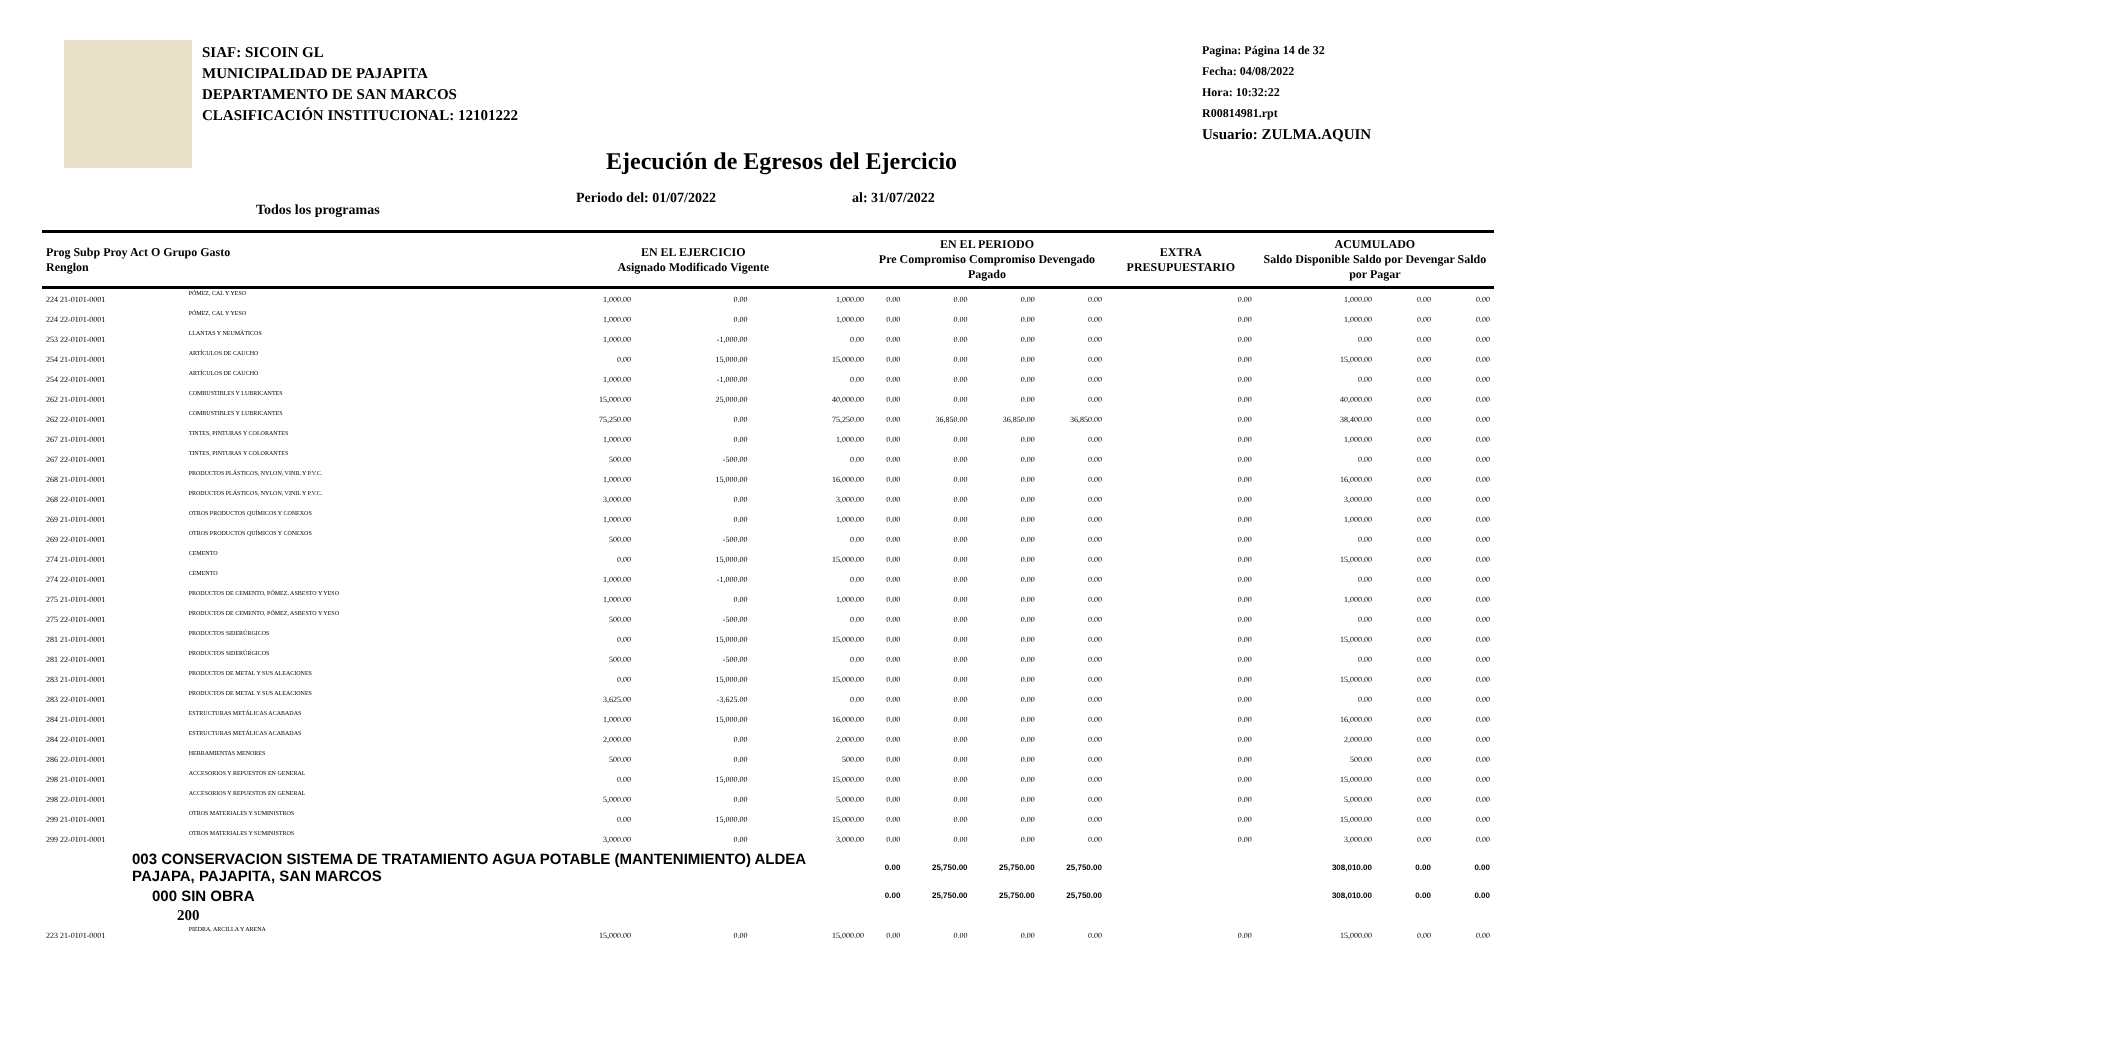SIAF: SICOIN GL
MUNICIPALIDAD DE PAJAPITA
DEPARTAMENTO DE SAN MARCOS
CLASIFICACIÓN INSTITUCIONAL: 12101222
Pagina: Página 14 de 32
Fecha: 04/08/2022
Hora: 10:32:22
R00814981.rpt
Usuario: ZULMA.AQUIN
Ejecución de Egresos del Ejercicio
Todos los programas Periodo del: 01/07/2022 al: 31/07/2022
| Prog Subp Proy Act O Grupo Gasto Renglon | | EN EL EJERCICIO Asignado Modificado Vigente | | | EN EL PERIODO Pre Compromiso Compromiso Devengado Pagado | | | | EXTRA PRESUPUESTARIO | ACUMULADO Saldo Disponible Saldo por Devengar Saldo por Pagar | | |
| --- | --- | --- | --- | --- | --- | --- | --- | --- | --- | --- | --- | --- |
| 224 21-0101-0001 | PÓMEZ, CAL Y YESO | 1,000.00 | 0.00 | 1,000.00 | 0.00 | 0.00 | 0.00 | 0.00 | 0.00 | 1,000.00 | 0.00 | 0.00 |
| 224 22-0101-0001 | PÓMEZ, CAL Y YESO | 1,000.00 | 0.00 | 1,000.00 | 0.00 | 0.00 | 0.00 | 0.00 | 0.00 | 1,000.00 | 0.00 | 0.00 |
| 253 22-0101-0001 | LLANTAS Y NEUMÁTICOS | 1,000.00 | -1,000.00 | 0.00 | 0.00 | 0.00 | 0.00 | 0.00 | 0.00 | 0.00 | 0.00 | 0.00 |
| 254 21-0101-0001 | ARTÍCULOS DE CAUCHO | 0.00 | 15,000.00 | 15,000.00 | 0.00 | 0.00 | 0.00 | 0.00 | 0.00 | 15,000.00 | 0.00 | 0.00 |
| 254 22-0101-0001 | ARTÍCULOS DE CAUCHO | 1,000.00 | -1,000.00 | 0.00 | 0.00 | 0.00 | 0.00 | 0.00 | 0.00 | 0.00 | 0.00 | 0.00 |
| 262 21-0101-0001 | COMBUSTIBLES Y LUBRICANTES | 15,000.00 | 25,000.00 | 40,000.00 | 0.00 | 0.00 | 0.00 | 0.00 | 0.00 | 40,000.00 | 0.00 | 0.00 |
| 262 22-0101-0001 | COMBUSTIBLES Y LUBRICANTES | 75,250.00 | 0.00 | 75,250.00 | 0.00 | 36,850.00 | 36,850.00 | 36,850.00 | 0.00 | 38,400.00 | 0.00 | 0.00 |
| 267 21-0101-0001 | TINTES, PINTURAS Y COLORANTES | 1,000.00 | 0.00 | 1,000.00 | 0.00 | 0.00 | 0.00 | 0.00 | 0.00 | 1,000.00 | 0.00 | 0.00 |
| 267 22-0101-0001 | TINTES, PINTURAS Y COLORANTES | 500.00 | -500.00 | 0.00 | 0.00 | 0.00 | 0.00 | 0.00 | 0.00 | 0.00 | 0.00 | 0.00 |
| 268 21-0101-0001 | PRODUCTOS PLÁSTICOS, NYLON, VINIL Y P.V.C. | 1,000.00 | 15,000.00 | 16,000.00 | 0.00 | 0.00 | 0.00 | 0.00 | 0.00 | 16,000.00 | 0.00 | 0.00 |
| 268 22-0101-0001 | PRODUCTOS PLÁSTICOS, NYLON, VINIL Y P.V.C. | 3,000.00 | 0.00 | 3,000.00 | 0.00 | 0.00 | 0.00 | 0.00 | 0.00 | 3,000.00 | 0.00 | 0.00 |
| 269 21-0101-0001 | OTROS PRODUCTOS QUÍMICOS Y CONEXOS | 1,000.00 | 0.00 | 1,000.00 | 0.00 | 0.00 | 0.00 | 0.00 | 0.00 | 1,000.00 | 0.00 | 0.00 |
| 269 22-0101-0001 | OTROS PRODUCTOS QUÍMICOS Y CONEXOS | 500.00 | -500.00 | 0.00 | 0.00 | 0.00 | 0.00 | 0.00 | 0.00 | 0.00 | 0.00 | 0.00 |
| 274 21-0101-0001 | CEMENTO | 0.00 | 15,000.00 | 15,000.00 | 0.00 | 0.00 | 0.00 | 0.00 | 0.00 | 15,000.00 | 0.00 | 0.00 |
| 274 22-0101-0001 | CEMENTO | 1,000.00 | -1,000.00 | 0.00 | 0.00 | 0.00 | 0.00 | 0.00 | 0.00 | 0.00 | 0.00 | 0.00 |
| 275 21-0101-0001 | PRODUCTOS DE CEMENTO, PÓMEZ, ASBESTO Y YESO | 1,000.00 | 0.00 | 1,000.00 | 0.00 | 0.00 | 0.00 | 0.00 | 0.00 | 1,000.00 | 0.00 | 0.00 |
| 275 22-0101-0001 | PRODUCTOS DE CEMENTO, PÓMEZ, ASBESTO Y YESO | 500.00 | -500.00 | 0.00 | 0.00 | 0.00 | 0.00 | 0.00 | 0.00 | 0.00 | 0.00 | 0.00 |
| 281 21-0101-0001 | PRODUCTOS SIDERÚRGICOS | 0.00 | 15,000.00 | 15,000.00 | 0.00 | 0.00 | 0.00 | 0.00 | 0.00 | 15,000.00 | 0.00 | 0.00 |
| 281 22-0101-0001 | PRODUCTOS SIDERÚRGICOS | 500.00 | -500.00 | 0.00 | 0.00 | 0.00 | 0.00 | 0.00 | 0.00 | 0.00 | 0.00 | 0.00 |
| 283 21-0101-0001 | PRODUCTOS DE METAL Y SUS ALEACIONES | 0.00 | 15,000.00 | 15,000.00 | 0.00 | 0.00 | 0.00 | 0.00 | 0.00 | 15,000.00 | 0.00 | 0.00 |
| 283 22-0101-0001 | PRODUCTOS DE METAL Y SUS ALEACIONES | 3,625.00 | -3,625.00 | 0.00 | 0.00 | 0.00 | 0.00 | 0.00 | 0.00 | 0.00 | 0.00 | 0.00 |
| 284 21-0101-0001 | ESTRUCTURAS METÁLICAS ACABADAS | 1,000.00 | 15,000.00 | 16,000.00 | 0.00 | 0.00 | 0.00 | 0.00 | 0.00 | 16,000.00 | 0.00 | 0.00 |
| 284 22-0101-0001 | ESTRUCTURAS METÁLICAS ACABADAS | 2,000.00 | 0.00 | 2,000.00 | 0.00 | 0.00 | 0.00 | 0.00 | 0.00 | 2,000.00 | 0.00 | 0.00 |
| 286 22-0101-0001 | HERRAMIENTAS MENORES | 500.00 | 0.00 | 500.00 | 0.00 | 0.00 | 0.00 | 0.00 | 0.00 | 500.00 | 0.00 | 0.00 |
| 298 21-0101-0001 | ACCESORIOS Y REPUESTOS EN GENERAL | 0.00 | 15,000.00 | 15,000.00 | 0.00 | 0.00 | 0.00 | 0.00 | 0.00 | 15,000.00 | 0.00 | 0.00 |
| 298 22-0101-0001 | ACCESORIOS Y REPUESTOS EN GENERAL | 5,000.00 | 0.00 | 5,000.00 | 0.00 | 0.00 | 0.00 | 0.00 | 0.00 | 5,000.00 | 0.00 | 0.00 |
| 299 21-0101-0001 | OTROS MATERIALES Y SUMINISTROS | 0.00 | 15,000.00 | 15,000.00 | 0.00 | 0.00 | 0.00 | 0.00 | 0.00 | 15,000.00 | 0.00 | 0.00 |
| 299 22-0101-0001 | OTROS MATERIALES Y SUMINISTROS | 3,000.00 | 0.00 | 3,000.00 | 0.00 | 0.00 | 0.00 | 0.00 | 0.00 | 3,000.00 | 0.00 | 0.00 |
| 003 CONSERVACION SISTEMA DE TRATAMIENTO AGUA POTABLE (MANTENIMIENTO) ALDEA PAJAPA, PAJAPITA, SAN MARCOS | | | | | 0.00 | 25,750.00 | 25,750.00 | 25,750.00 | | 308,010.00 | 0.00 | 0.00 |
| 000 SIN OBRA | | | | | 0.00 | 25,750.00 | 25,750.00 | 25,750.00 | | 308,010.00 | 0.00 | 0.00 |
| 200 | | | | | | | | | | | | |
| 223 21-0101-0001 | PIEDRA, ARCILLA Y ARENA | 15,000.00 | 0.00 | 15,000.00 | 0.00 | 0.00 | 0.00 | 0.00 | 0.00 | 15,000.00 | 0.00 | 0.00 |